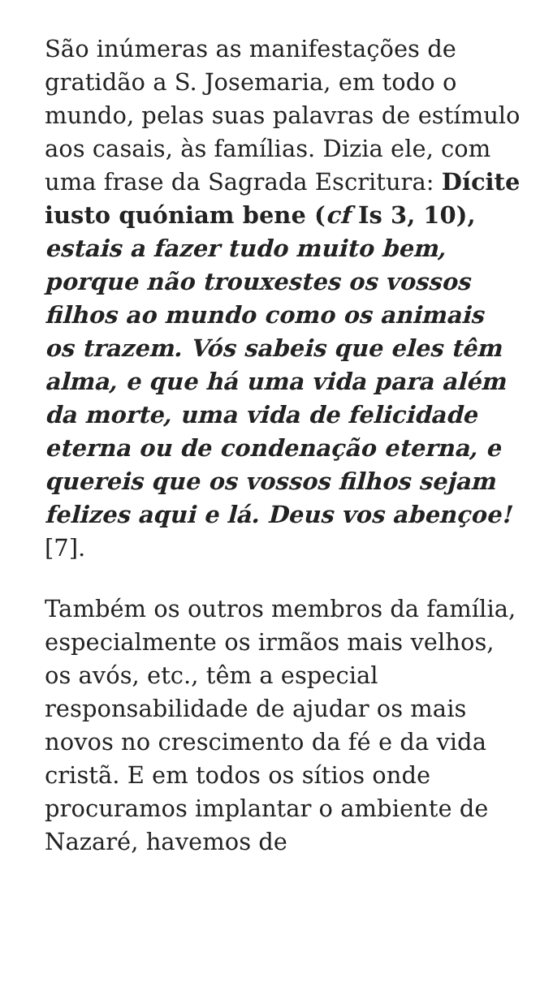São inúmeras as manifestações de gratidão a S. Josemaria, em todo o mundo, pelas suas palavras de estímulo aos casais, às famílias. Dizia ele, com uma frase da Sagrada Escritura: Dícite iusto quóniam bene (cf Is 3, 10), estais a fazer tudo muito bem, porque não trouxestes os vossos filhos ao mundo como os animais os trazem. Vós sabeis que eles têm alma, e que há uma vida para além da morte, uma vida de felicidade eterna ou de condenação eterna, e quereis que os vossos filhos sejam felizes aqui e lá. Deus vos abençoe! [7].
Também os outros membros da família, especialmente os irmãos mais velhos, os avós, etc., têm a especial responsabilidade de ajudar os mais novos no crescimento da fé e da vida cristã. E em todos os sítios onde procuramos implantar o ambiente de Nazaré, havemos de